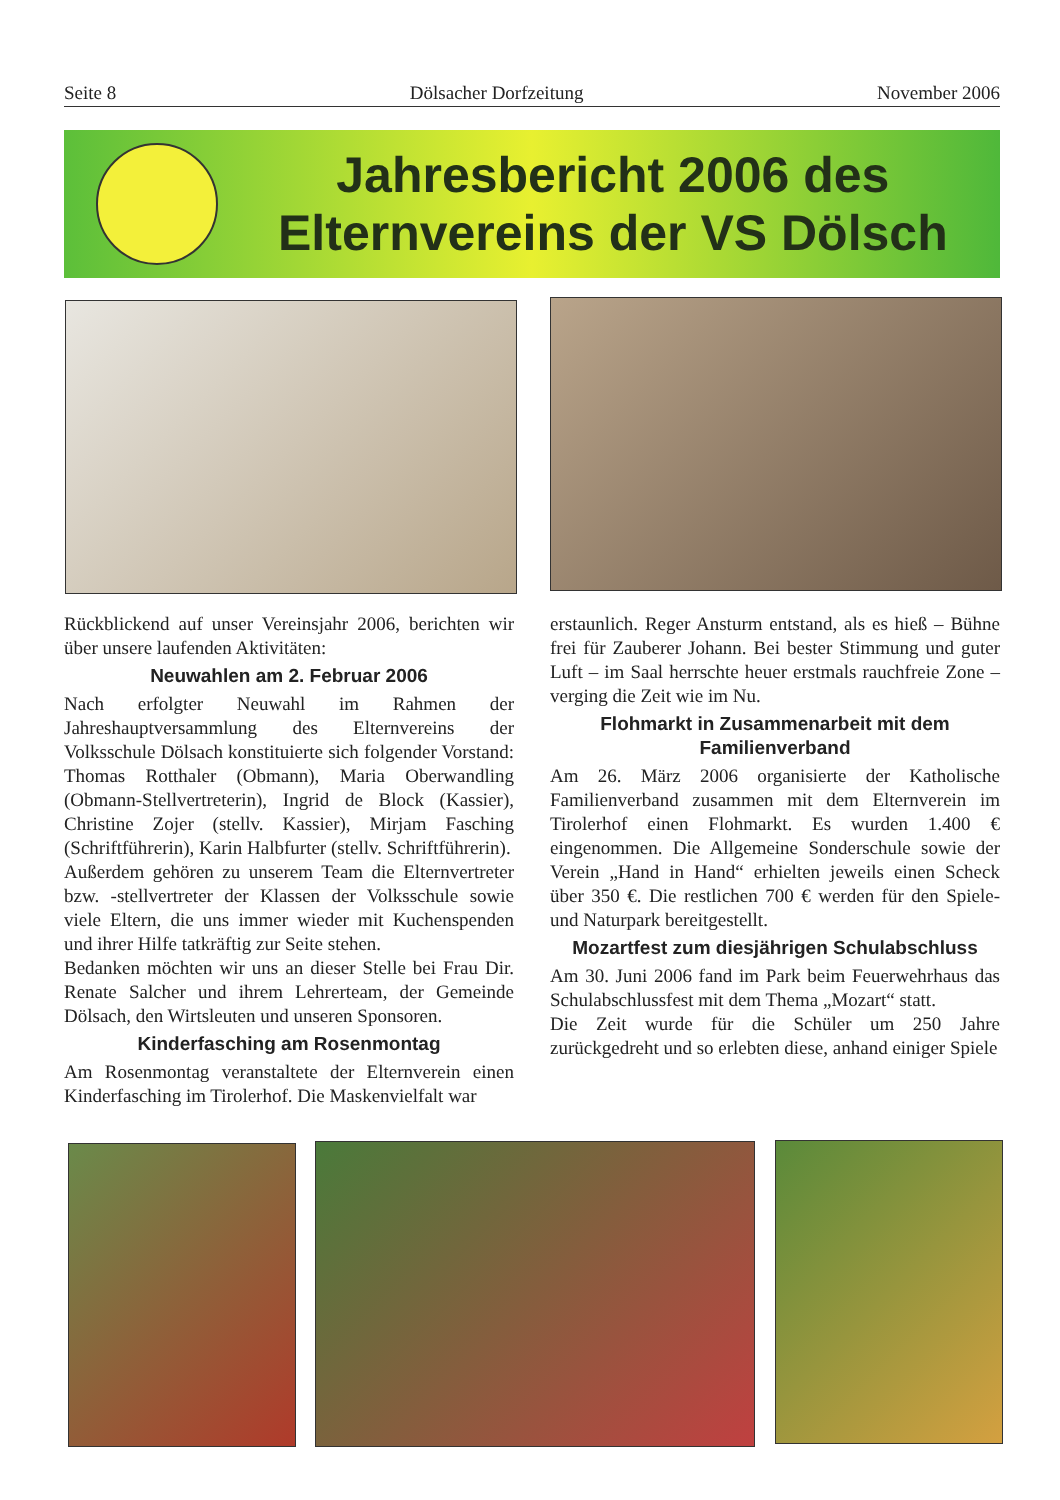Seite 8 Dölsacher Dorfzeitung November 2006
Jahresbericht 2006 des
Elternvereins der VS Dölsch
Rückblickend auf unser Vereinsjahr 2006, berichten wir über unsere laufenden Aktivitäten:
Neuwahlen am 2. Februar 2006
Nach erfolgter Neuwahl im Rahmen der Jahreshauptversammlung des Elternvereins der Volksschule Dölsach konstituierte sich folgender Vorstand: Thomas Rotthaler (Obmann), Maria Oberwandling (Obmann-Stellvertreterin), Ingrid de Block (Kassier), Christine Zojer (stellv. Kassier), Mirjam Fasching (Schriftführerin), Karin Halbfurter (stellv. Schriftführerin).
Außerdem gehören zu unserem Team die Elternvertreter bzw. -stellvertreter der Klassen der Volksschule sowie viele Eltern, die uns immer wieder mit Kuchenspenden und ihrer Hilfe tatkräftig zur Seite stehen.
Bedanken möchten wir uns an dieser Stelle bei Frau Dir. Renate Salcher und ihrem Lehrerteam, der Gemeinde Dölsach, den Wirtsleuten und unseren Sponsoren.
Kinderfasching am Rosenmontag
Am Rosenmontag veranstaltete der Elternverein einen Kinderfasching im Tirolerhof. Die Maskenvielfalt war
erstaunlich. Reger Ansturm entstand, als es hieß – Bühne frei für Zauberer Johann. Bei bester Stimmung und guter Luft – im Saal herrschte heuer erstmals rauchfreie Zone – verging die Zeit wie im Nu.
Flohmarkt in Zusammenarbeit mit dem Familienverband
Am 26. März 2006 organisierte der Katholische Familienverband zusammen mit dem Elternverein im Tirolerhof einen Flohmarkt. Es wurden 1.400 € eingenommen. Die Allgemeine Sonderschule sowie der Verein „Hand in Hand“ erhielten jeweils einen Scheck über 350 €. Die restlichen 700 € werden für den Spiele- und Naturpark bereitgestellt.
Mozartfest zum diesjährigen Schulabschluss
Am 30. Juni 2006 fand im Park beim Feuerwehrhaus das Schulabschlussfest mit dem Thema „Mozart“ statt.
Die Zeit wurde für die Schüler um 250 Jahre zurückgedreht und so erlebten diese, anhand einiger Spiele